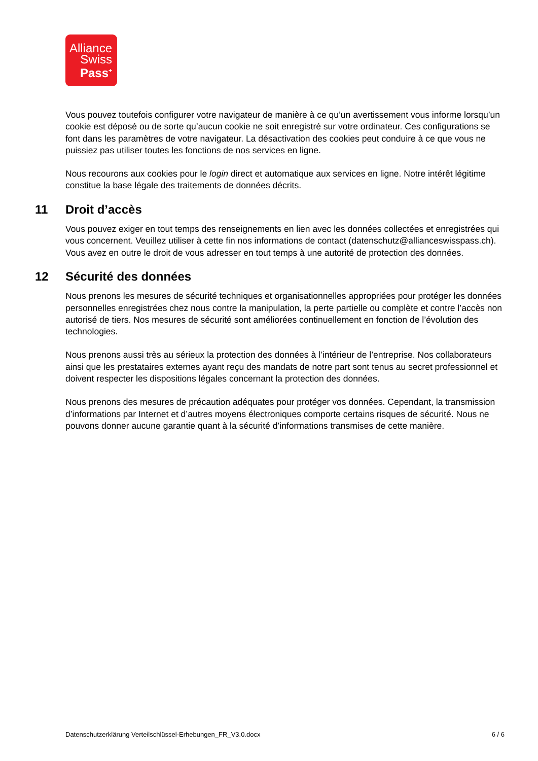Alliance
Swiss
Pass<sup>+</sup>
Vous pouvez toutefois configurer votre navigateur de manière à ce qu’un avertissement vous informe lorsqu’un cookie est déposé ou de sorte qu’aucun cookie ne soit enregistré sur votre ordinateur. Ces configurations se font dans les paramètres de votre navigateur. La désactivation des cookies peut conduire à ce que vous ne puissiez pas utiliser toutes les fonctions de nos services en ligne.
Nous recourons aux cookies pour le login direct et automatique aux services en ligne. Notre intérêt légitime constitue la base légale des traitements de données décrits.
11 Droit d’accès
Vous pouvez exiger en tout temps des renseignements en lien avec les données collectées et enregistrées qui vous concernent. Veuillez utiliser à cette fin nos informations de contact (datenschutz@allianceswisspass.ch). Vous avez en outre le droit de vous adresser en tout temps à une autorité de protection des données.
12 Sécurité des données
Nous prenons les mesures de sécurité techniques et organisationnelles appropriées pour protéger les données personnelles enregistrées chez nous contre la manipulation, la perte partielle ou complète et contre l’accès non autorisé de tiers. Nos mesures de sécurité sont améliorées continuellement en fonction de l’évolution des technologies.
Nous prenons aussi très au sérieux la protection des données à l’intérieur de l’entreprise. Nos collaborateurs ainsi que les prestataires externes ayant reçu des mandats de notre part sont tenus au secret professionnel et doivent respecter les dispositions légales concernant la protection des données.
Nous prenons des mesures de précaution adéquates pour protéger vos données. Cependant, la transmission d’informations par Internet et d’autres moyens électroniques comporte certains risques de sécurité. Nous ne pouvons donner aucune garantie quant à la sécurité d’informations transmises de cette manière.
Datenschutzerklärung Verteilschlüssel-Erhebungen_FR_V3.0.docx 6 / 6